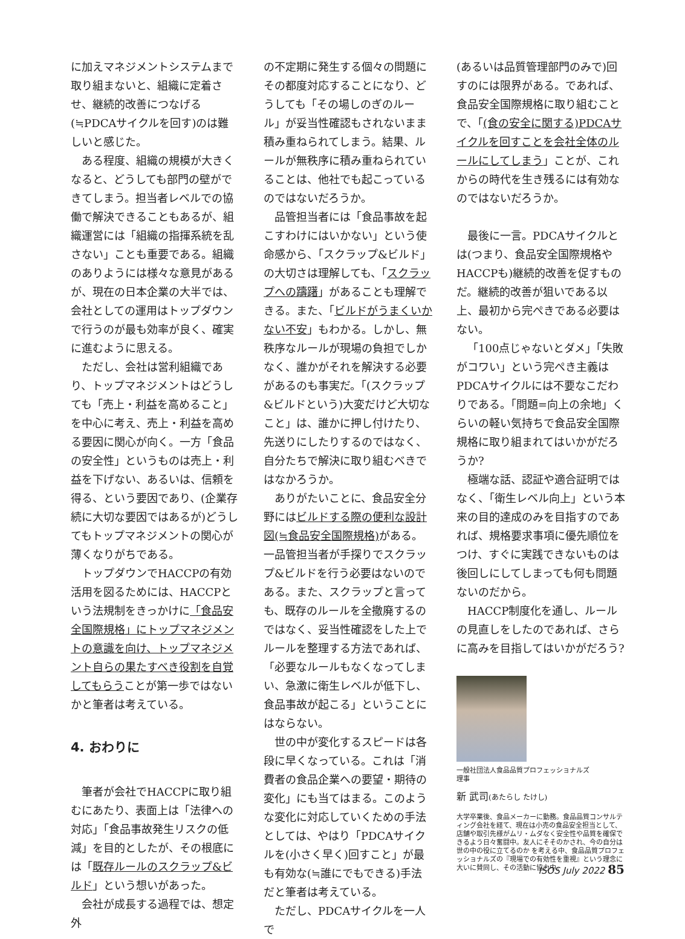に加えマネジメントシステムまで取り組まないと、組織に定着させ、継続的改善につなげる(≒PDCAサイクルを回す)のは難しいと感じた。
ある程度、組織の規模が大きくなると、どうしても部門の壁ができてしまう。担当者レベルでの協働で解決できることもあるが、組織運営には「組織の指揮系統を乱さない」ことも重要である。組織のありようには様々な意見があるが、現在の日本企業の大半では、会社としての運用はトップダウンで行うのが最も効率が良く、確実に進むように思える。
ただし、会社は営利組織であり、トップマネジメントはどうしても「売上・利益を高めること」を中心に考え、売上・利益を高める要因に関心が向く。一方「食品の安全性」というものは売上・利益を下げない、あるいは、信頼を得る、という要因であり、(企業存続に大切な要因ではあるが)どうしてもトップマネジメントの関心が薄くなりがちである。
トップダウンでHACCPの有効活用を図るためには、HACCPという法規制をきっかけに「食品安全国際規格」にトップマネジメントの意識を向け、トップマネジメント自らの果たすべき役割を自覚してもらうことが第一歩ではないかと筆者は考えている。
4. おわりに
筆者が会社でHACCPに取り組むにあたり、表面上は「法律への対応」「食品事故発生リスクの低減」を目的としたが、その根底には「既存ルールのスクラップ&ビルド」という想いがあった。
会社が成長する過程では、想定外
の不定期に発生する個々の問題にその都度対応することになり、どうしても「その場しのぎのルール」が妥当性確認もされないまま積み重ねられてしまう。結果、ルールが無秩序に積み重ねられていることは、他社でも起こっているのではないだろうか。
品管担当者には「食品事故を起こすわけにはいかない」という使命感から、「スクラップ&ビルド」の大切さは理解しても、「スクラップへの躊躇」があることも理解できる。また、「ビルドがうまくいかない不安」もわかる。しかし、無秩序なルールが現場の負担でしかなく、誰かがそれを解決する必要があるのも事実だ。「(スクラップ&ビルドという)大変だけど大切なこと」は、誰かに押し付けたり、先送りにしたりするのではなく、自分たちで解決に取り組むべきではなかろうか。
ありがたいことに、食品安全分野にはビルドする際の便利な設計図(≒食品安全国際規格) がある。一品管担当者が手探りでスクラップ&ビルドを行う必要はないのである。また、スクラップと言っても、既存のルールを全撤廃するのではなく、妥当性確認をした上でルールを整理する方法であれば、「必要なルールもなくなってしまい、急激に衛生レベルが低下し、食品事故が起こる」ということにはならない。
世の中が変化するスピードは各段に早くなっている。これは「消費者の食品企業への要望・期待の変化」にも当てはまる。このような変化に対応していくための手法としては、やはり「PDCAサイクルを(小さく早く)回すこと」が最も有効な(≒誰にでもできる)手法だと筆者は考えている。
ただし、PDCAサイクルを一人で
(あるいは品質管理部門のみで)回すのには限界がある。であれば、食品安全国際規格に取り組むことで、「(食の安全に関する)PDCAサイクルを回すことを会社全体のルールにしてしまう」ことが、これからの時代を生き残るには有効なのではないだろうか。
最後に一言。PDCAサイクルとは(つまり、食品安全国際規格やHACCPも)継続的改善を促すものだ。継続的改善が狙いである以上、最初から完ぺきである必要はない。
「100点じゃないとダメ」「失敗がコワい」という完ぺき主義はPDCAサイクルには不要なこだわりである。「問題=向上の余地」くらいの軽い気持ちで食品安全国際規格に取り組まれてはいかがだろうか?
極端な話、認証や適合証明ではなく、「衛生レベル向上」という本来の目的達成のみを目指すのであれば、規格要求事項に優先順位をつけ、すぐに実践できないものは後回しにしてしまっても何も問題ないのだから。
HACCP制度化を通し、ルールの見直しをしたのであれば、さらに高みを目指してはいかがだろう?
一般社団法人食品品質プロフェッショナルズ
理事
新 武司(あたらし たけし)
大学卒業後、食品メーカーに勤務。食品品質コンサルティング会社を経て、現在は小売の食品安全担当として、店舗や取引先様がムリ・ムダなく安全性や品質を確保できるよう日々奮闘中。友人にそそのかされ、今の自分は世の中の役に立てるのか を考える中、食品品質プロフェッショナルズの『現場での有効性を重視』という理念に大いに賛同し、その活動に協力中。
ISOS July 2022 85